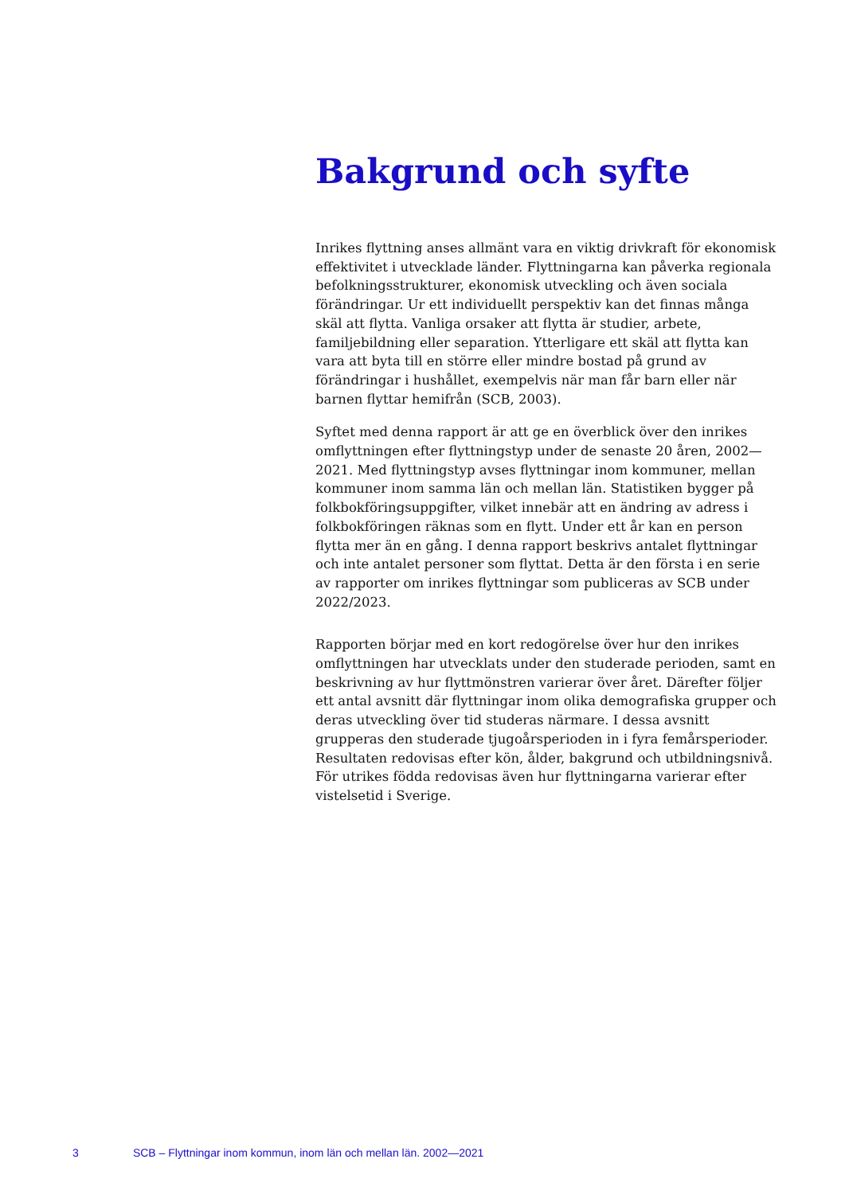Bakgrund och syfte
Inrikes flyttning anses allmänt vara en viktig drivkraft för ekonomisk effektivitet i utvecklade länder. Flyttningarna kan påverka regionala befolkningsstrukturer, ekonomisk utveckling och även sociala förändringar. Ur ett individuellt perspektiv kan det finnas många skäl att flytta. Vanliga orsaker att flytta är studier, arbete, familjebildning eller separation. Ytterligare ett skäl att flytta kan vara att byta till en större eller mindre bostad på grund av förändringar i hushållet, exempelvis när man får barn eller när barnen flyttar hemifrån (SCB, 2003).
Syftet med denna rapport är att ge en överblick över den inrikes omflyttningen efter flyttningstyp under de senaste 20 åren, 2002—2021. Med flyttningstyp avses flyttningar inom kommuner, mellan kommuner inom samma län och mellan län. Statistiken bygger på folkbokförings­uppgifter, vilket innebär att en ändring av adress i folkbokföringen räknas som en flytt. Under ett år kan en person flytta mer än en gång. I denna rapport beskrivs antalet flyttningar och inte antalet personer som flyttat. Detta är den första i en serie av rapporter om inrikes flyttningar som publiceras av SCB under 2022/2023.
Rapporten börjar med en kort redogörelse över hur den inrikes omflyttningen har utvecklats under den studerade perioden, samt en beskrivning av hur flyttmönstren varierar över året. Därefter följer ett antal avsnitt där flyttningar inom olika demografiska grupper och deras utveckling över tid studeras närmare. I dessa avsnitt grupperas den studerade tjugoårsperioden in i fyra femårsperioder. Resultaten redovisas efter kön, ålder, bakgrund och utbildningsnivå. För utrikes födda redovisas även hur flyttningarna varierar efter vistelsetid i Sverige.
3 SCB – Flyttningar inom kommun, inom län och mellan län. 2002—2021